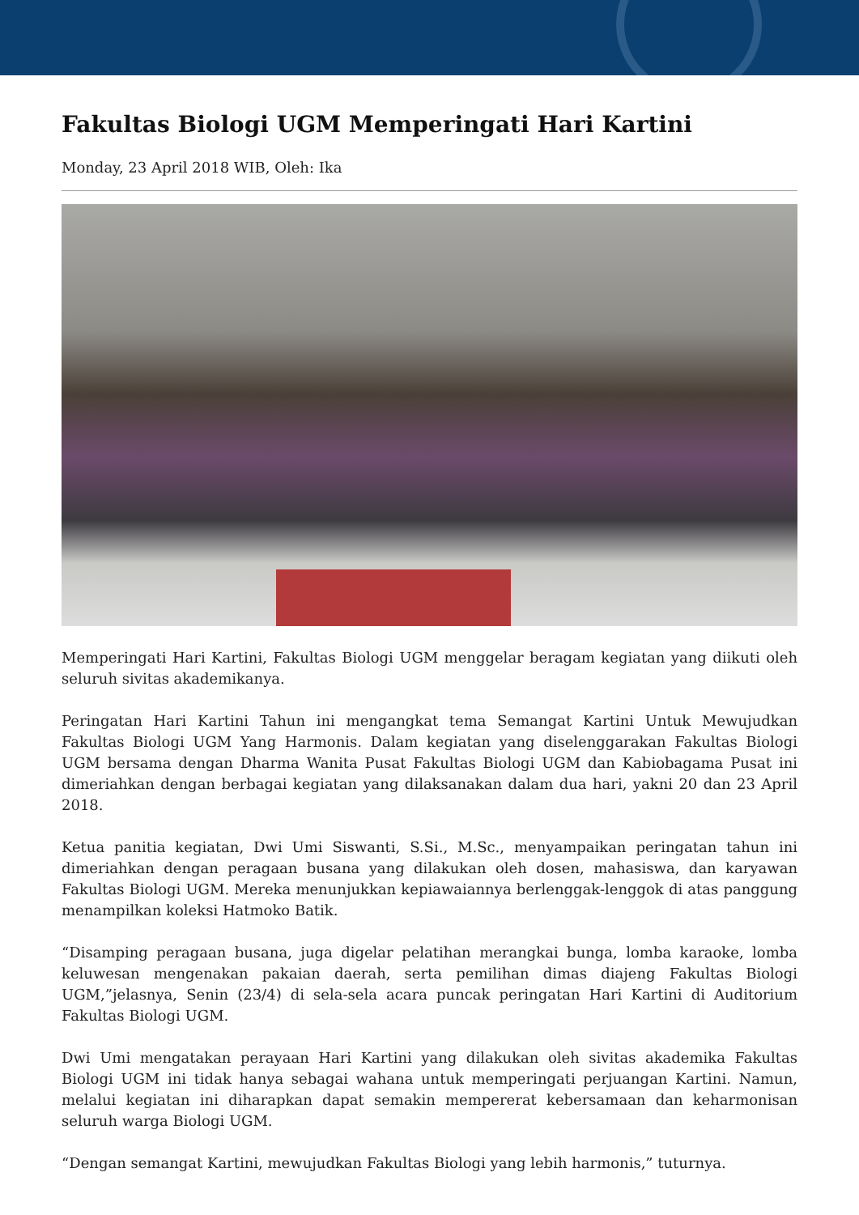Fakultas Biologi UGM Memperingati Hari Kartini
Monday, 23 April 2018 WIB, Oleh: Ika
Memperingati Hari Kartini, Fakultas Biologi UGM menggelar beragam kegiatan yang diikuti oleh seluruh sivitas akademikanya.
Peringatan Hari Kartini Tahun ini mengangkat tema Semangat Kartini Untuk Mewujudkan Fakultas Biologi UGM Yang Harmonis. Dalam kegiatan yang diselenggarakan Fakultas Biologi UGM bersama dengan Dharma Wanita Pusat Fakultas Biologi UGM dan Kabiobagama Pusat ini dimeriahkan dengan berbagai kegiatan yang dilaksanakan dalam dua hari, yakni 20 dan 23 April 2018.
Ketua panitia kegiatan, Dwi Umi Siswanti, S.Si., M.Sc., menyampaikan peringatan tahun ini dimeriahkan dengan peragaan busana yang dilakukan oleh dosen, mahasiswa, dan karyawan Fakultas Biologi UGM. Mereka menunjukkan kepiawaiannya berlenggak-lenggok di atas panggung menampilkan koleksi Hatmoko Batik.
“Disamping peragaan busana, juga digelar pelatihan merangkai bunga, lomba karaoke, lomba keluwesan mengenakan pakaian daerah, serta pemilihan dimas diajeng Fakultas Biologi UGM,”jelasnya, Senin (23/4) di sela-sela acara puncak peringatan Hari Kartini di Auditorium Fakultas Biologi UGM.
Dwi Umi mengatakan perayaan Hari Kartini yang dilakukan oleh sivitas akademika Fakultas Biologi UGM ini tidak hanya sebagai wahana untuk memperingati perjuangan Kartini. Namun, melalui kegiatan ini diharapkan dapat semakin mempererat kebersamaan dan keharmonisan seluruh warga Biologi UGM.
“Dengan semangat Kartini, mewujudkan Fakultas Biologi yang lebih harmonis,” tuturnya.